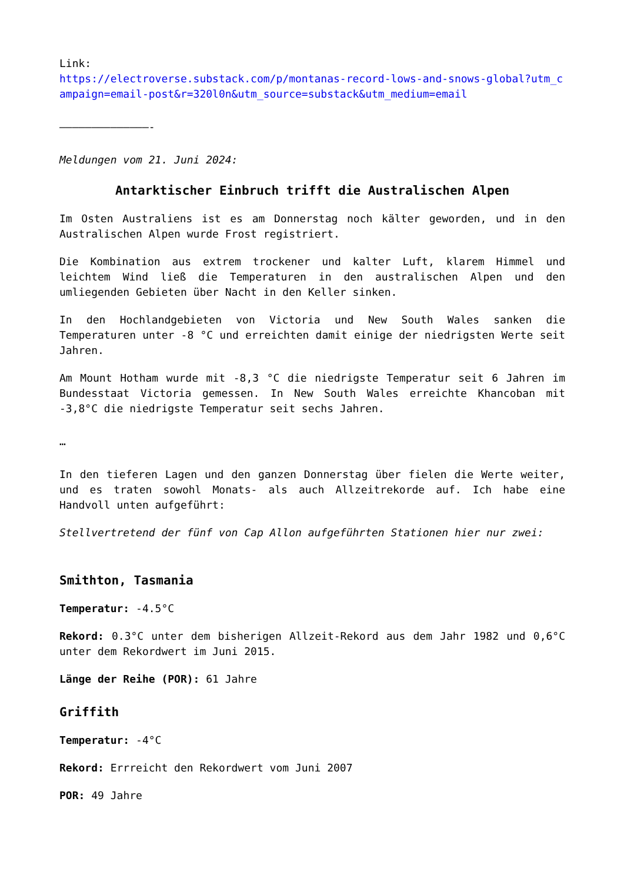Link:
https://electroverse.substack.com/p/montanas-record-lows-and-snows-global?utm_campaign=email-post&r=320l0n&utm_source=substack&utm_medium=email
——————————————-
Meldungen vom 21. Juni 2024:
Antarktischer Einbruch trifft die Australischen Alpen
Im Osten Australiens ist es am Donnerstag noch kälter geworden, und in den Australischen Alpen wurde Frost registriert.
Die Kombination aus extrem trockener und kalter Luft, klarem Himmel und leichtem Wind ließ die Temperaturen in den australischen Alpen und den umliegenden Gebieten über Nacht in den Keller sinken.
In den Hochlandgebieten von Victoria und New South Wales sanken die Temperaturen unter -8 °C und erreichten damit einige der niedrigsten Werte seit Jahren.
Am Mount Hotham wurde mit -8,3 °C die niedrigste Temperatur seit 6 Jahren im Bundesstaat Victoria gemessen. In New South Wales erreichte Khancoban mit -3,8°C die niedrigste Temperatur seit sechs Jahren.
…
In den tieferen Lagen und den ganzen Donnerstag über fielen die Werte weiter, und es traten sowohl Monats- als auch Allzeitrekorde auf. Ich habe eine Handvoll unten aufgeführt:
Stellvertretend der fünf von Cap Allon aufgeführten Stationen hier nur zwei:
Smithton, Tasmania
Temperatur: -4.5°C
Rekord: 0.3°C unter dem bisherigen Allzeit-Rekord aus dem Jahr 1982 und 0,6°C unter dem Rekordwert im Juni 2015.
Länge der Reihe (POR): 61 Jahre
Griffith
Temperatur: -4°C
Rekord: Errreicht den Rekordwert vom Juni 2007
POR: 49 Jahre